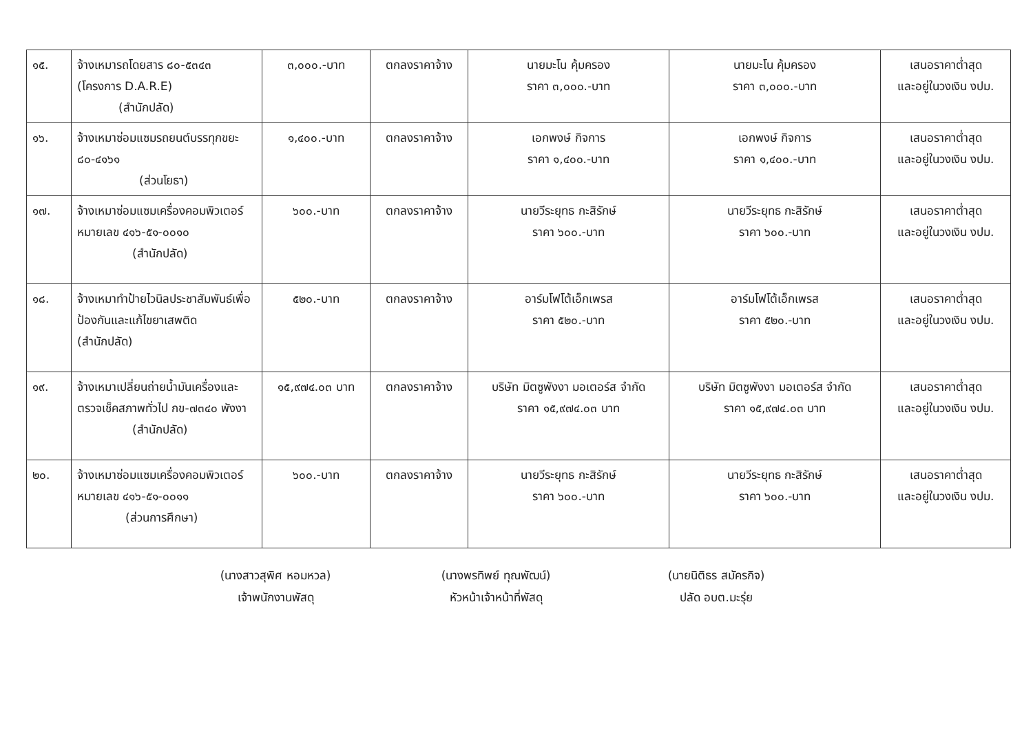| ๑๕. | จ้างเหมารถโดยสาร ๘๐-๕๓๔๓ (โครงการ D.A.R.E) (สำนักปลัด) | ๓,๐๐๐.-บาท | ตกลงราคาจ้าง | นายมะโน คุ้มครอง ราคา ๓,๐๐๐.-บาท | นายมะโน คุ้มครอง ราคา ๓,๐๐๐.-บาท | เสนอราคาต่ำสุด และอยู่ในวงเงิน งปม. |
| ๑๖. | จ้างเหมาซ่อมแซมรถยนต์บรรทุกขยะ ๘๐-๔๑๖๑ (ส่วนโยธา) | ๑,๔๐๐.-บาท | ตกลงราคาจ้าง | เอกพงษ์ กิจการ ราคา ๑,๔๐๐.-บาท | เอกพงษ์ กิจการ ราคา ๑,๔๐๐.-บาท | เสนอราคาต่ำสุด และอยู่ในวงเงิน งปม. |
| ๑๗. | จ้างเหมาซ่อมแซมเครื่องคอมพิวเตอร์ หมายเลข ๔๑๖-๕๑-๐๐๑๐ (สำนักปลัด) | ๖๐๐.-บาท | ตกลงราคาจ้าง | นายวีระยุทธ กะสิรักษ์ ราคา ๖๐๐.-บาท | นายวีระยุทธ กะสิรักษ์ ราคา ๖๐๐.-บาท | เสนอราคาต่ำสุด และอยู่ในวงเงิน งปม. |
| ๑๘. | จ้างเหมาทำป้ายไวนิลประชาสัมพันธ์เพื่อป้องกันและแก้ไขยาเสพติด (สำนักปลัด) | ๕๒๐.-บาท | ตกลงราคาจ้าง | อาร์มโฟโต้เอ็กเพรส ราคา ๕๒๐.-บาท | อาร์มโฟโต้เอ็กเพรส ราคา ๕๒๐.-บาท | เสนอราคาต่ำสุด และอยู่ในวงเงิน งปม. |
| ๑๙. | จ้างเหมาเปลี่ยนถ่ายน้ำมันเครื่องและตรวจเช็คสภาพทั่วไป กข-๗๓๔๐ พังงา (สำนักปลัด) | ๑๕,๙๗๔.๐๓ บาท | ตกลงราคาจ้าง | บริษัท มิตซูพังงา มอเตอร์ส จำกัด ราคา ๑๕,๙๗๔.๐๓ บาท | บริษัท มิตซูพังงา มอเตอร์ส จำกัด ราคา ๑๕,๙๗๔.๐๓ บาท | เสนอราคาต่ำสุด และอยู่ในวงเงิน งปม. |
| ๒๐. | จ้างเหมาซ่อมแซมเครื่องคอมพิวเตอร์ หมายเลข ๔๑๖-๕๑-๐๐๑๑ (ส่วนการศึกษา) | ๖๐๐.-บาท | ตกลงราคาจ้าง | นายวีระยุทธ กะสิรักษ์ ราคา ๖๐๐.-บาท | นายวีระยุทธ กะสิรักษ์ ราคา ๖๐๐.-บาท | เสนอราคาต่ำสุด และอยู่ในวงเงิน งปม. |
(นางสาวสุพิศ หอมหวล)
เจ้าพนักงานพัสดุ
(นางพรทิพย์ ทุณพัฒน์)
หัวหน้าเจ้าหน้าที่พัสดุ
(นายนิติธร สมัครกิจ)
ปลัด อบต.มะรุ่ย